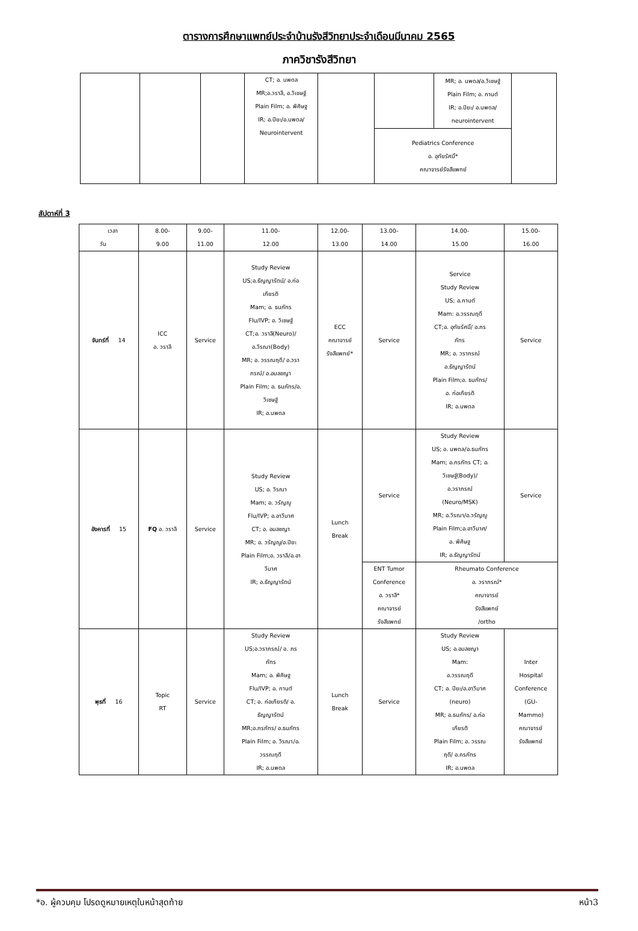ตารางการศึกษาแพทย์ประจำบ้านรังสีวิทยาประจำเดือนมีนาคม 2565
ภาควิชารังสีวิทยา
| | | | CT; อ. นพดล MR;อ.วราลี, อ.วิเชษฐ์ Plain Film; อ. พิศิษฐ IR; อ.ปิยะ/อ.นพดล/ Neurointervent | | | MR; อ. นพดล/อ.วิเชษฐ์ Plain Film; อ. กานต์ IR; อ.ปิยะ/ อ.นพดล/ neurointervent | |
| | | | | | Pediatrics Conference อ. อุทัยรัศมิ์* คณาจารย์รังสีแพทย์ | | |
สัปดาห์ที่ 3
| เวลา วัน | 8.00- 9.00 | 9.00- 11.00 | 11.00- 12.00 | 12.00- 13.00 | 13.00- 14.00 | 14.00- 15.00 | 15.00- 16.00 |
| จันทร์ที่ 14 | ICC อ. วราลี | Service | Study Review US;อ.ธัญญารัตน์/ อ.ก่อ เกียรติ Mam; อ. ธนภัทร Flu/IVP; อ. วิเชษฐ์ CT;อ. วราลี(Neuro)/ อ.วิรณา(Body) MR; อ. วรรณฤดี/ อ.วรา ภรณ์/ อ.อมลชญา Plain Film; อ. ธนภัทร/อ. วิเชษฐ์ IR; อ.นพดล | ECC คณาจารย์ รังสีแพทย์* | Service | Service Study Review US; อ.กานต์ Mam: อ.วรรณฤดี CT;อ. อุทัยรัศมิ์/ อ.ภร ภัทร MR; อ. วราภรณ์ อ.ธัญญารัตน์ Plain Film;อ. ธนภัทร/ อ. ก่อเกียรติ IR; อ.นพดล | Service |
| อังคารที่ 15 | FQ อ. วราลี | Service | Study Review US; อ. วิรณา Mam; อ. วรัญญู Flu/IVP; อ.อาวีมาศ CT; อ. อมลชญา MR; อ. วรัญญู/อ.ปิยะ Plain Film;อ. วราลี/อ.อา วีมาศ IR; อ.ธัญญารัตน์ | Lunch Break | Service | Study Review US; อ. นพดล/อ.ธนภัทร Mam; อ.ภรภัทร CT; อ. วิเชษฐ์(Body)/ อ.วราภรณ์ (Neuro/MSK) MR; อ.วิรณา/อ.วรัญญู Plain Film;อ.อาวีมาศ/ อ. พิศิษฐ IR; อ.ธัญญารัตน์ | Service |
| | | | | | ENT Tumor Conference อ. วราลี* คณาจารย์ รังสีแพทย์ | Rheumato Conference อ. วราภรณ์* คณาจารย์ รังสีแพทย์ /ortho | |
| พุธที่ 16 | Topic RT | Service | Study Review US;อ.วราภรณ์/ อ. ภร ภัทร Mam; อ. พิศิษฐ Flu/IVP; อ. กานต์ CT; อ. ก่อเกียรติ/ อ. ธัญญารัตน์ MR;อ.ภรภัทร/ อ.ธนภัทร Plain Film; อ. วิรณา/อ. วรรณฤดี IR; อ.นพดล | Lunch Break | Service | Study Review US; อ.อมลชญา Mam: อ.วรรณฤดี CT; อ. ปิยะ/อ.อาวีมาศ (neuro) MR; อ.ธนภัทร/ อ.ก่อ เกียรติ Plain Film; อ. วรรณ ฤดี/ อ.ภรภัทร IR; อ.นพดล | Inter Hospital Conference (GU- Mammo) คณาจารย์ รังสีแพทย์ |
*อ. ผู้ควบคุม โปรดดูหมายเหตุในหน้าสุดท้าย หน้า3